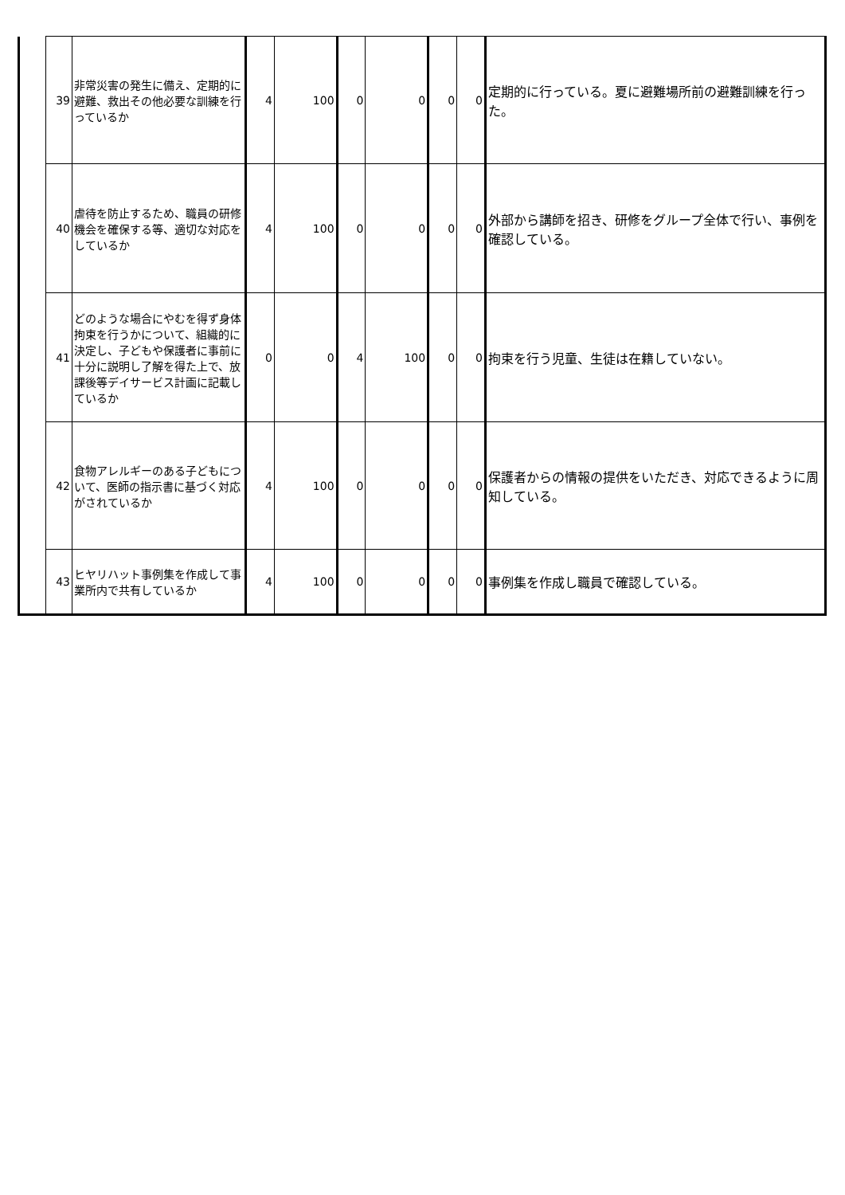| | 39 | 非常災害の発生に備え、定期的に避難、救出その他必要な訓練を行っているか | 4 | 100 | 0 | 0 | 0 | 0 | 定期的に行っている。夏に避難場所前の避難訓練を行った。 |
| | 40 | 虐待を防止するため、職員の研修機会を確保する等、適切な対応をしているか | 4 | 100 | 0 | 0 | 0 | 0 | 外部から講師を招き、研修をグループ全体で行い、事例を確認している。 |
| | 41 | どのような場合にやむを得ず身体拘束を行うかについて、組織的に決定し、子どもや保護者に事前に十分に説明し了解を得た上で、放課後等デイサービス計画に記載しているか | 0 | 0 | 4 | 100 | 0 | 0 | 拘束を行う児童、生徒は在籍していない。 |
| | 42 | 食物アレルギーのある子どもについて、医師の指示書に基づく対応がされているか | 4 | 100 | 0 | 0 | 0 | 0 | 保護者からの情報の提供をいただき、対応できるように周知している。 |
| | 43 | ヒヤリハット事例集を作成して事業所内で共有しているか | 4 | 100 | 0 | 0 | 0 | 0 | 事例集を作成し職員で確認している。 |